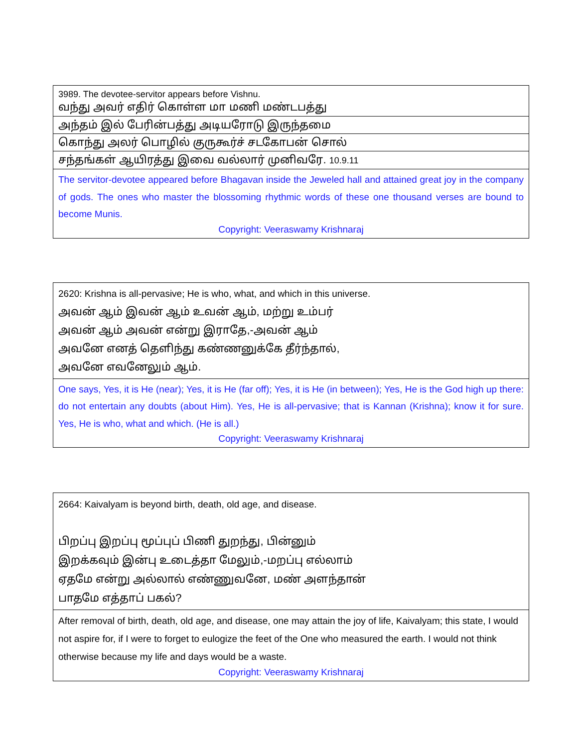| 3989. The devotee-servitor appears before Vishnu. வந்து அவர் எதிர் கொள்ள மா மணி மண்டபத்து |
| அந்தம் இல் பேரின்பத்து அடியரோடு இருந்தமை |
| கொந்து அலர் பொழில் குருகூர்ச் சடகோபன் சொல் |
| சந்தங்கள் ஆயிரத்து இவை வல்லார் முனிவரே. 10.9.11 |
| The servitor-devotee appeared before Bhagavan inside the Jeweled hall and attained great joy in the company of gods. The ones who master the blossoming rhythmic words of these one thousand verses are bound to become Munis. Copyright: Veeraswamy Krishnaraj |
| 2620: Krishna is all-pervasive; He is who, what, and which in this universe. அவன் ஆம் இவன் ஆம் உவன் ஆம், மற்று உம்பர் அவன் ஆம் அவன் என்று இராதே,-அவன் ஆம் அவனே எனத் தெளிந்து கண்ணனுக்கே தீர்ந்தால், அவனே எவனேலும் ஆம். |
| One says, Yes, it is He (near); Yes, it is He (far off); Yes, it is He (in between); Yes, He is the God high up there: do not entertain any doubts (about Him). Yes, He is all-pervasive; that is Kannan (Krishna); know it for sure. Yes, He is who, what and which. (He is all.) Copyright: Veeraswamy Krishnaraj |
| 2664: Kaivalyam is beyond birth, death, old age, and disease. பிறப்பு இறப்பு மூப்புப் பிணி துறந்து, பின்னும் இறக்கவும் இன்பு உடைத்தா மேலும்,-மறப்பு எல்லாம் ஏதமே என்று அல்லால் எண்ணுவனே, மண் அளந்தான் பாதமே எத்தாப் பகல்? |
| After removal of birth, death, old age, and disease, one may attain the joy of life, Kaivalyam; this state, I would not aspire for, if I were to forget to eulogize the feet of the One who measured the earth. I would not think otherwise because my life and days would be a waste. Copyright: Veeraswamy Krishnaraj |